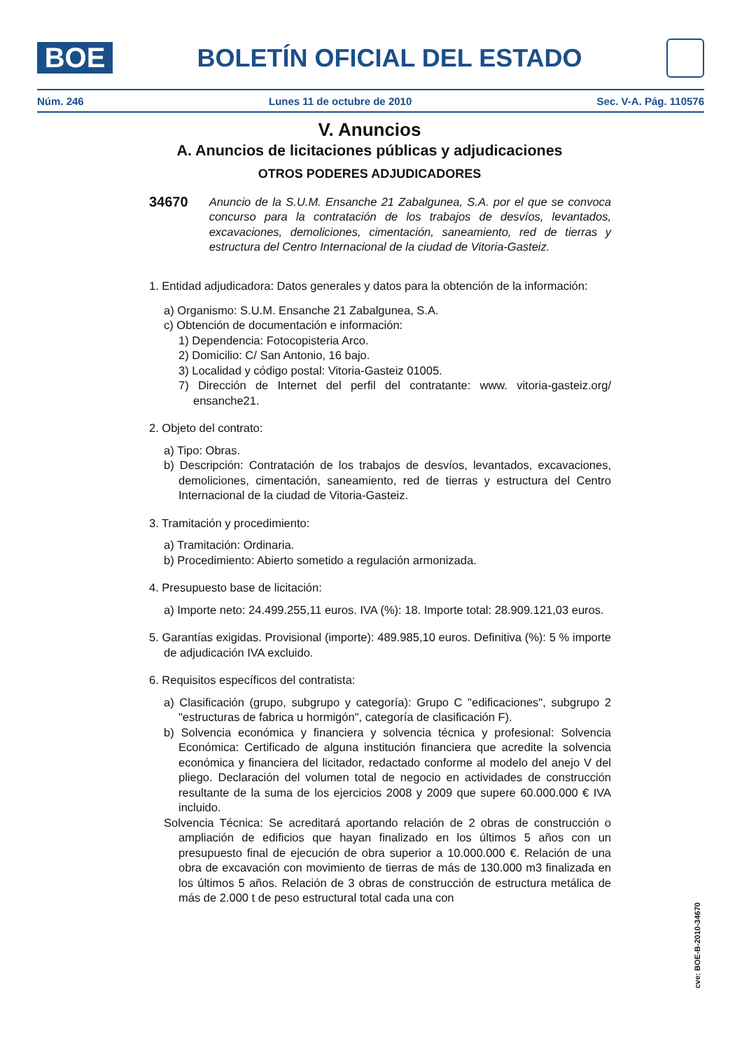BOE
BOLETÍN OFICIAL DEL ESTADO
Núm. 246 Lunes 11 de octubre de 2010 Sec. V-A. Pág. 110576
V. Anuncios
A. Anuncios de licitaciones públicas y adjudicaciones
OTROS PODERES ADJUDICADORES
34670 Anuncio de la S.U.M. Ensanche 21 Zabalgunea, S.A. por el que se convoca concurso para la contratación de los trabajos de desvíos, levantados, excavaciones, demoliciones, cimentación, saneamiento, red de tierras y estructura del Centro Internacional de la ciudad de Vitoria-Gasteiz.
1. Entidad adjudicadora: Datos generales y datos para la obtención de la información:
a) Organismo: S.U.M. Ensanche 21 Zabalgunea, S.A.
c) Obtención de documentación e información:
1) Dependencia: Fotocopisteria Arco.
2) Domicilio: C/ San Antonio, 16 bajo.
3) Localidad y código postal: Vitoria-Gasteiz 01005.
7) Dirección de Internet del perfil del contratante: www. vitoria-gasteiz.org/ ensanche21.
2. Objeto del contrato:
a) Tipo: Obras.
b) Descripción: Contratación de los trabajos de desvíos, levantados, excavaciones, demoliciones, cimentación, saneamiento, red de tierras y estructura del Centro Internacional de la ciudad de Vitoria-Gasteiz.
3. Tramitación y procedimiento:
a) Tramitación: Ordinaria.
b) Procedimiento: Abierto sometido a regulación armonizada.
4. Presupuesto base de licitación:
a) Importe neto: 24.499.255,11 euros. IVA (%): 18. Importe total: 28.909.121,03 euros.
5. Garantías exigidas. Provisional (importe): 489.985,10 euros. Definitiva (%): 5 % importe de adjudicación IVA excluido.
6. Requisitos específicos del contratista:
a) Clasificación (grupo, subgrupo y categoría): Grupo C "edificaciones", subgrupo 2 "estructuras de fabrica u hormigón", categoría de clasificación F).
b) Solvencia económica y financiera y solvencia técnica y profesional: Solvencia Económica: Certificado de alguna institución financiera que acredite la solvencia económica y financiera del licitador, redactado conforme al modelo del anejo V del pliego. Declaración del volumen total de negocio en actividades de construcción resultante de la suma de los ejercicios 2008 y 2009 que supere 60.000.000 € IVA incluido.
Solvencia Técnica: Se acreditará aportando relación de 2 obras de construcción o ampliación de edificios que hayan finalizado en los últimos 5 años con un presupuesto final de ejecución de obra superior a 10.000.000 €. Relación de una obra de excavación con movimiento de tierras de más de 130.000 m3 finalizada en los últimos 5 años. Relación de 3 obras de construcción de estructura metálica de más de 2.000 t de peso estructural total cada una con
cve: BOE-B-2010-34670